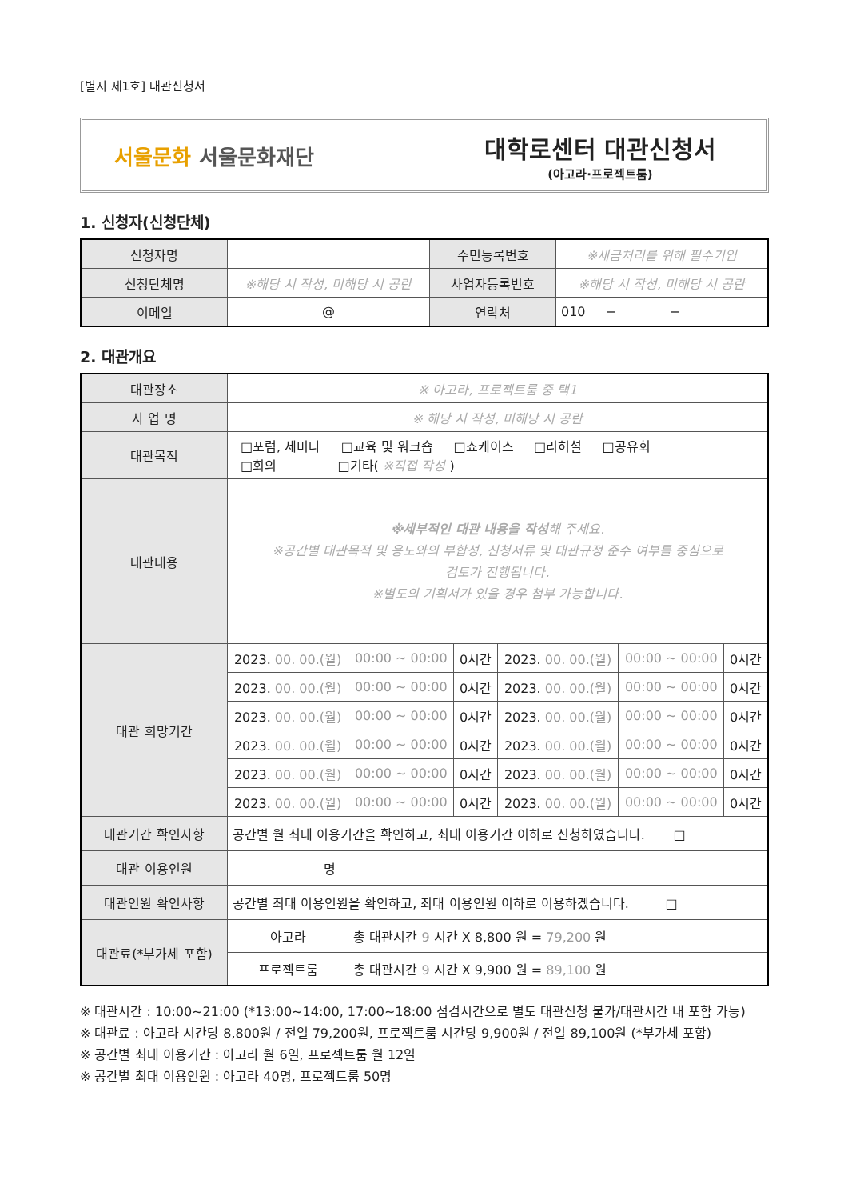[별지 제1호] 대관신청서
서울문화 서울문화재단
대학로센터 대관신청서
(아고라·프로젝트룸)
1. 신청자(신청단체)
| 신청자명 | | 주민등록번호 | ※세금처리를 위해 필수기입 |
| 신청단체명 | ※해당 시 작성, 미해당 시 공란 | 사업자등록번호 | ※해당 시 작성, 미해당 시 공란 |
| 이메일 | @ | 연락처 | 010 − − |
2. 대관개요
| 대관장소 | ※ 아고라, 프로젝트룸 중 택1 | | | | | |
| 사 업 명 | ※ 해당 시 작성, 미해당 시 공란 | | | | | |
| 대관목적 | □포럼, 세미나 □교육 및 워크숍 □쇼케이스 □리허설 □공유회 □회의 □기타( ※직접 작성 ) | | | | | |
| 대관내용 | ※세부적인 대관 내용을 작성 해 주세요. ※공간별 대관목적 및 용도와의 부합성, 신청서류 및 대관규정 준수 여부를 중심으로 검토가 진행됩니다. ※별도의 기획서가 있을 경우 첨부 가능합니다. | | | | | |
| 대관 희망기간 | 2023. 00. 00.(월) | 00:00 ~ 00:00 | 0시간 | 2023. 00. 00.(월) | 00:00 ~ 00:00 | 0시간 |
| | 2023. 00. 00.(월) | 00:00 ~ 00:00 | 0시간 | 2023. 00. 00.(월) | 00:00 ~ 00:00 | 0시간 |
| | 2023. 00. 00.(월) | 00:00 ~ 00:00 | 0시간 | 2023. 00. 00.(월) | 00:00 ~ 00:00 | 0시간 |
| | 2023. 00. 00.(월) | 00:00 ~ 00:00 | 0시간 | 2023. 00. 00.(월) | 00:00 ~ 00:00 | 0시간 |
| | 2023. 00. 00.(월) | 00:00 ~ 00:00 | 0시간 | 2023. 00. 00.(월) | 00:00 ~ 00:00 | 0시간 |
| | 2023. 00. 00.(월) | 00:00 ~ 00:00 | 0시간 | 2023. 00. 00.(월) | 00:00 ~ 00:00 | 0시간 |
| 대관기간 확인사항 | 공간별 월 최대 이용기간을 확인하고, 최대 이용기간 이하로 신청하였습니다. □ | | | | | |
| 대관 이용인원 | 명 | | | | | |
| 대관인원 확인사항 | 공간별 최대 이용인원을 확인하고, 최대 이용인원 이하로 이용하겠습니다. □ | | | | | |
| 대관료(*부가세 포함) | 아고라 | 총 대관시간 9 시간 X 8,800 원 = 79,200 원 | | | | |
| | 프로젝트룸 | 총 대관시간 9 시간 X 9,900 원 = 89,100 원 | | | | |
※ 대관시간 : 10:00~21:00 (*13:00~14:00, 17:00~18:00 점검시간으로 별도 대관신청 불가/대관시간 내 포함 가능)
※ 대관료 : 아고라 시간당 8,800원 / 전일 79,200원, 프로젝트룸 시간당 9,900원 / 전일 89,100원 (*부가세 포함)
※ 공간별 최대 이용기간 : 아고라 월 6일, 프로젝트룸 월 12일
※ 공간별 최대 이용인원 : 아고라 40명, 프로젝트룸 50명